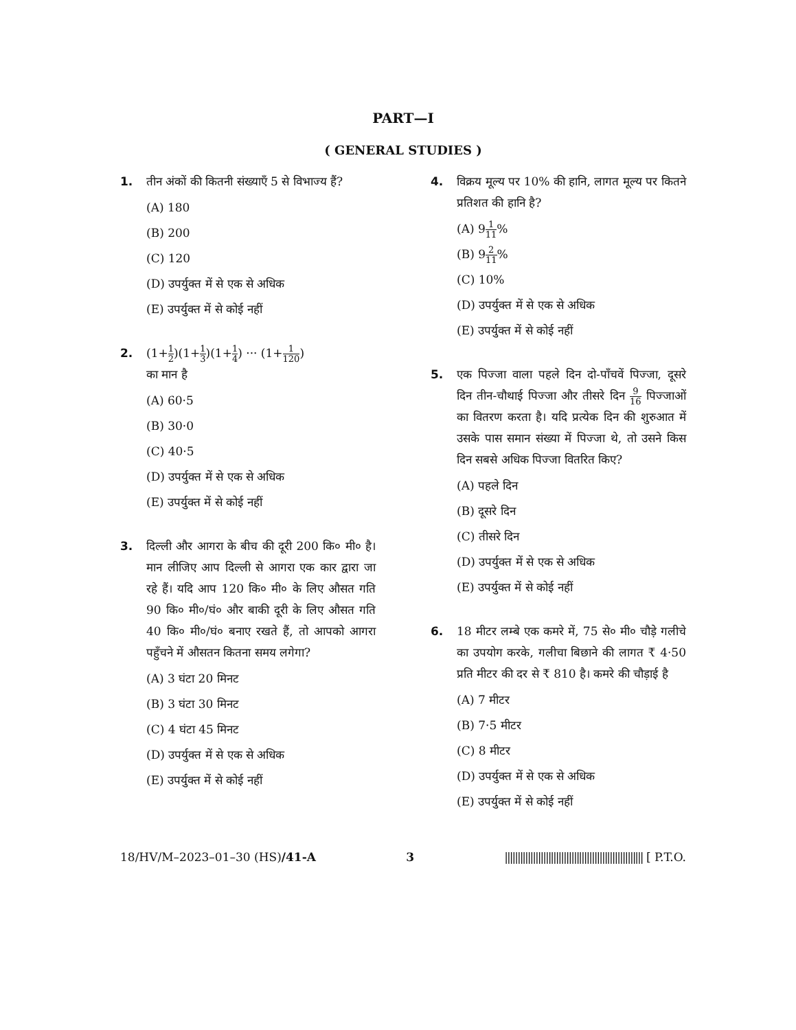PART—I
( GENERAL STUDIES )
1. तीन अंकों की कितनी संख्याएँ 5 से विभाज्य हैं?
(A) 180
(B) 200
(C) 120
(D) उपर्युक्त में से एक से अधिक
(E) उपर्युक्त में से कोई नहीं
2. (1+1 2)(1+1 3)(1+1 4) ··· (1+1 120)
का मान है
(A) 60·5
(B) 30·0
(C) 40·5
(D) उपर्युक्त में से एक से अधिक
(E) उपर्युक्त में से कोई नहीं
3. दिल्ली और आगरा के बीच की दूरी 200 कि० मी० है। मान लीजिए आप दिल्ली से आगरा एक कार द्वारा जा रहे हैं। यदि आप 120 कि० मी० के लिए औसत गति 90 कि० मी०/घं० और बाकी दूरी के लिए औसत गति 40 कि० मी०/घं० बनाए रखते हैं, तो आपको आगरा पहुँचने में औसतन कितना समय लगेगा?
(A) 3 घंटा 20 मिनट
(B) 3 घंटा 30 मिनट
(C) 4 घंटा 45 मिनट
(D) उपर्युक्त में से एक से अधिक
(E) उपर्युक्त में से कोई नहीं
4. विक्रय मूल्य पर 10% की हानि, लागत मूल्य पर कितने प्रतिशत की हानि है?
(A) 91 11%
(B) 92 11%
(C) 10%
(D) उपर्युक्त में से एक से अधिक
(E) उपर्युक्त में से कोई नहीं
5. एक पिज्जा वाला पहले दिन दो-पाँचवें पिज्जा, दूसरे दिन तीन-चौथाई पिज्जा और तीसरे दिन 9 16 पिज्जाओं का वितरण करता है। यदि प्रत्येक दिन की शुरुआत में उसके पास समान संख्या में पिज्जा थे, तो उसने किस दिन सबसे अधिक पिज्जा वितरित किए?
(A) पहले दिन
(B) दूसरे दिन
(C) तीसरे दिन
(D) उपर्युक्त में से एक से अधिक
(E) उपर्युक्त में से कोई नहीं
6. 18 मीटर लम्बे एक कमरे में, 75 से० मी० चौड़े गलीचे का उपयोग करके, गलीचा बिछाने की लागत ₹ 4·50 प्रति मीटर की दर से ₹ 810 है। कमरे की चौड़ाई है
(A) 7 मीटर
(B) 7·5 मीटर
(C) 8 मीटर
(D) उपर्युक्त में से एक से अधिक
(E) उपर्युक्त में से कोई नहीं
18/HV/M–2023–01–30 (HS)/41-A 3 |||||||||||||||||||||||||||||||||||||||||||||||||||||| [ P.T.O.